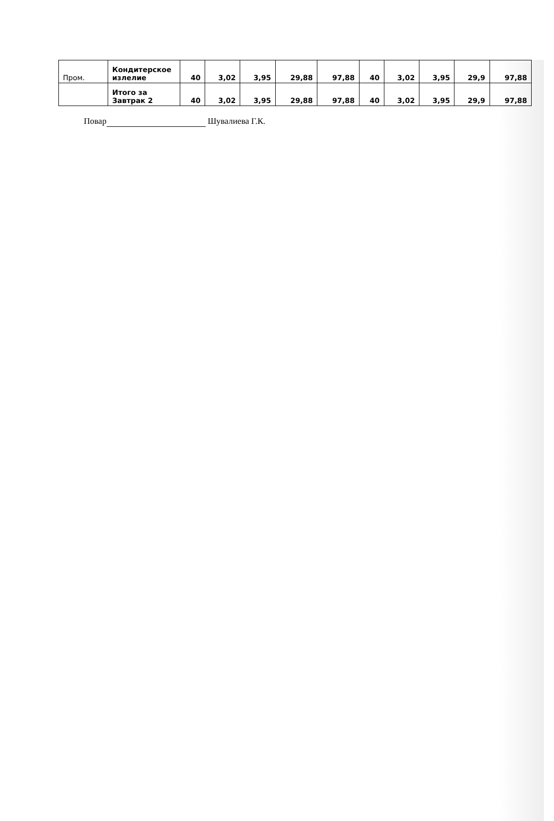| Пром. | Кондитерское излелие | 40 | 3,02 | 3,95 | 29,88 | 97,88 | 40 | 3,02 | 3,95 | 29,9 | 97,88 |
| | Итого за Завтрак 2 | 40 | 3,02 | 3,95 | 29,88 | 97,88 | 40 | 3,02 | 3,95 | 29,9 | 97,88 |
Повар Шувалиева Г.К.